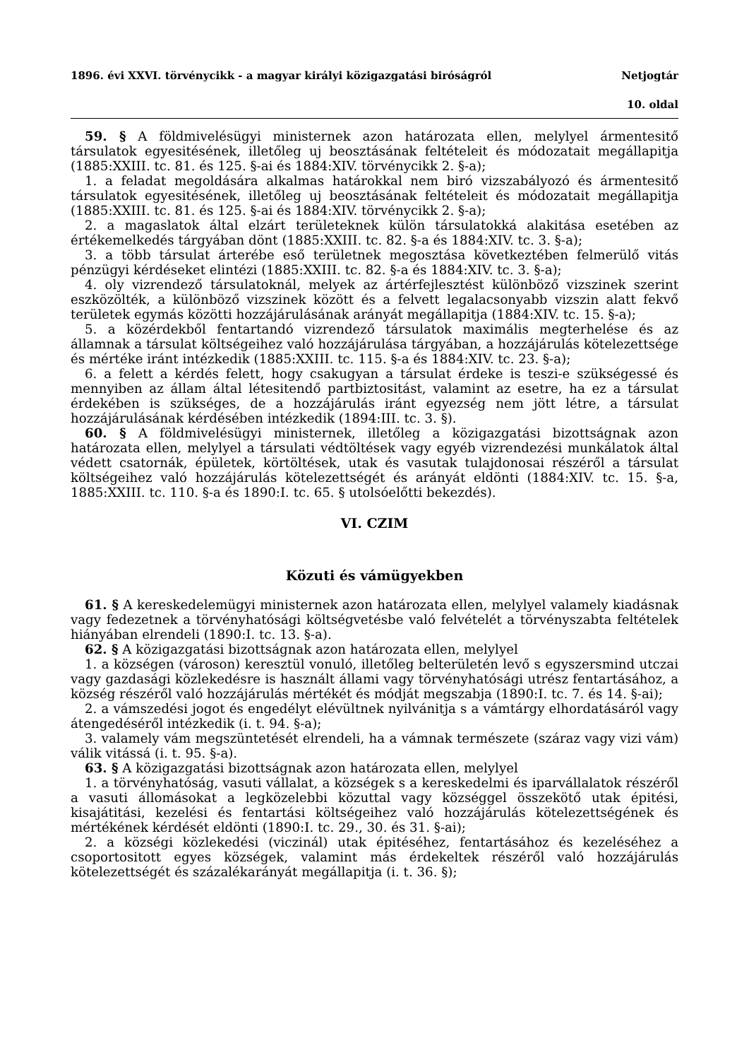1896. évi XXVI. törvénycikk - a magyar királyi közigazgatási biróságról Netjogtár
10. oldal
59. § A földmivelésügyi ministernek azon határozata ellen, melylyel ármentesitő társulatok egyesitésének, illetőleg uj beosztásának feltételeit és módozatait megállapitja (1885:XXIII. tc. 81. és 125. §-ai és 1884:XIV. törvénycikk 2. §-a);
1. a feladat megoldására alkalmas határokkal nem biró vizszabályozó és ármentesitő társulatok egyesitésének, illetőleg uj beosztásának feltételeit és módozatait megállapitja (1885:XXIII. tc. 81. és 125. §-ai és 1884:XIV. törvénycikk 2. §-a);
2. a magaslatok által elzárt területeknek külön társulatokká alakitása esetében az értékemelkedés tárgyában dönt (1885:XXIII. tc. 82. §-a és 1884:XIV. tc. 3. §-a);
3. a több társulat árterébe eső területnek megosztása következtében felmerülő vitás pénzügyi kérdéseket elintézi (1885:XXIII. tc. 82. §-a és 1884:XIV. tc. 3. §-a);
4. oly vizrendező társulatoknál, melyek az ártérfejlesztést különböző vizszinek szerint eszközölték, a különböző vizszinek között és a felvett legalacsonyabb vizszin alatt fekvő területek egymás közötti hozzájárulásának arányát megállapitja (1884:XIV. tc. 15. §-a);
5. a közérdekből fentartandó vizrendező társulatok maximális megterhelése és az államnak a társulat költségeihez való hozzájárulása tárgyában, a hozzájárulás kötelezettsége és mértéke iránt intézkedik (1885:XXIII. tc. 115. §-a és 1884:XIV. tc. 23. §-a);
6. a felett a kérdés felett, hogy csakugyan a társulat érdeke is teszi-e szükségessé és mennyiben az állam által létesitendő partbiztositást, valamint az esetre, ha ez a társulat érdekében is szükséges, de a hozzájárulás iránt egyezség nem jött létre, a társulat hozzájárulásának kérdésében intézkedik (1894:III. tc. 3. §).
60. § A földmivelésügyi ministernek, illetőleg a közigazgatási bizottságnak azon határozata ellen, melylyel a társulati védtöltések vagy egyéb vizrendezési munkálatok által védett csatornák, épületek, körtöltések, utak és vasutak tulajdonosai részéről a társulat költségeihez való hozzájárulás kötelezettségét és arányát eldönti (1884:XIV. tc. 15. §-a, 1885:XXIII. tc. 110. §-a és 1890:I. tc. 65. § utolsóelőtti bekezdés).
VI. CZIM
Közuti és vámügyekben
61. § A kereskedelemügyi ministernek azon határozata ellen, melylyel valamely kiadásnak vagy fedezetnek a törvényhatósági költségvetésbe való felvételét a törvényszabta feltételek hiányában elrendeli (1890:I. tc. 13. §-a).
62. § A közigazgatási bizottságnak azon határozata ellen, melylyel
1. a községen (városon) keresztül vonuló, illetőleg belterületén levő s egyszersmind utczai vagy gazdasági közlekedésre is használt állami vagy törvényhatósági utrész fentartásához, a község részéről való hozzájárulás mértékét és módját megszabja (1890:I. tc. 7. és 14. §-ai);
2. a vámszedési jogot és engedélyt elévültnek nyilvánitja s a vámtárgy elhordatásáról vagy átengedéséről intézkedik (i. t. 94. §-a);
3. valamely vám megszüntetését elrendeli, ha a vámnak természete (száraz vagy vizi vám) válik vitássá (i. t. 95. §-a).
63. § A közigazgatási bizottságnak azon határozata ellen, melylyel
1. a törvényhatóság, vasuti vállalat, a községek s a kereskedelmi és iparvállalatok részéről a vasuti állomásokat a legközelebbi közuttal vagy községgel összekötő utak épitési, kisajátitási, kezelési és fentartási költségeihez való hozzájárulás kötelezettségének és mértékének kérdését eldönti (1890:I. tc. 29., 30. és 31. §-ai);
2. a községi közlekedési (viczinál) utak épitéséhez, fentartásához és kezeléséhez a csoportositott egyes községek, valamint más érdekeltek részéről való hozzájárulás kötelezettségét és százalékarányát megállapitja (i. t. 36. §);